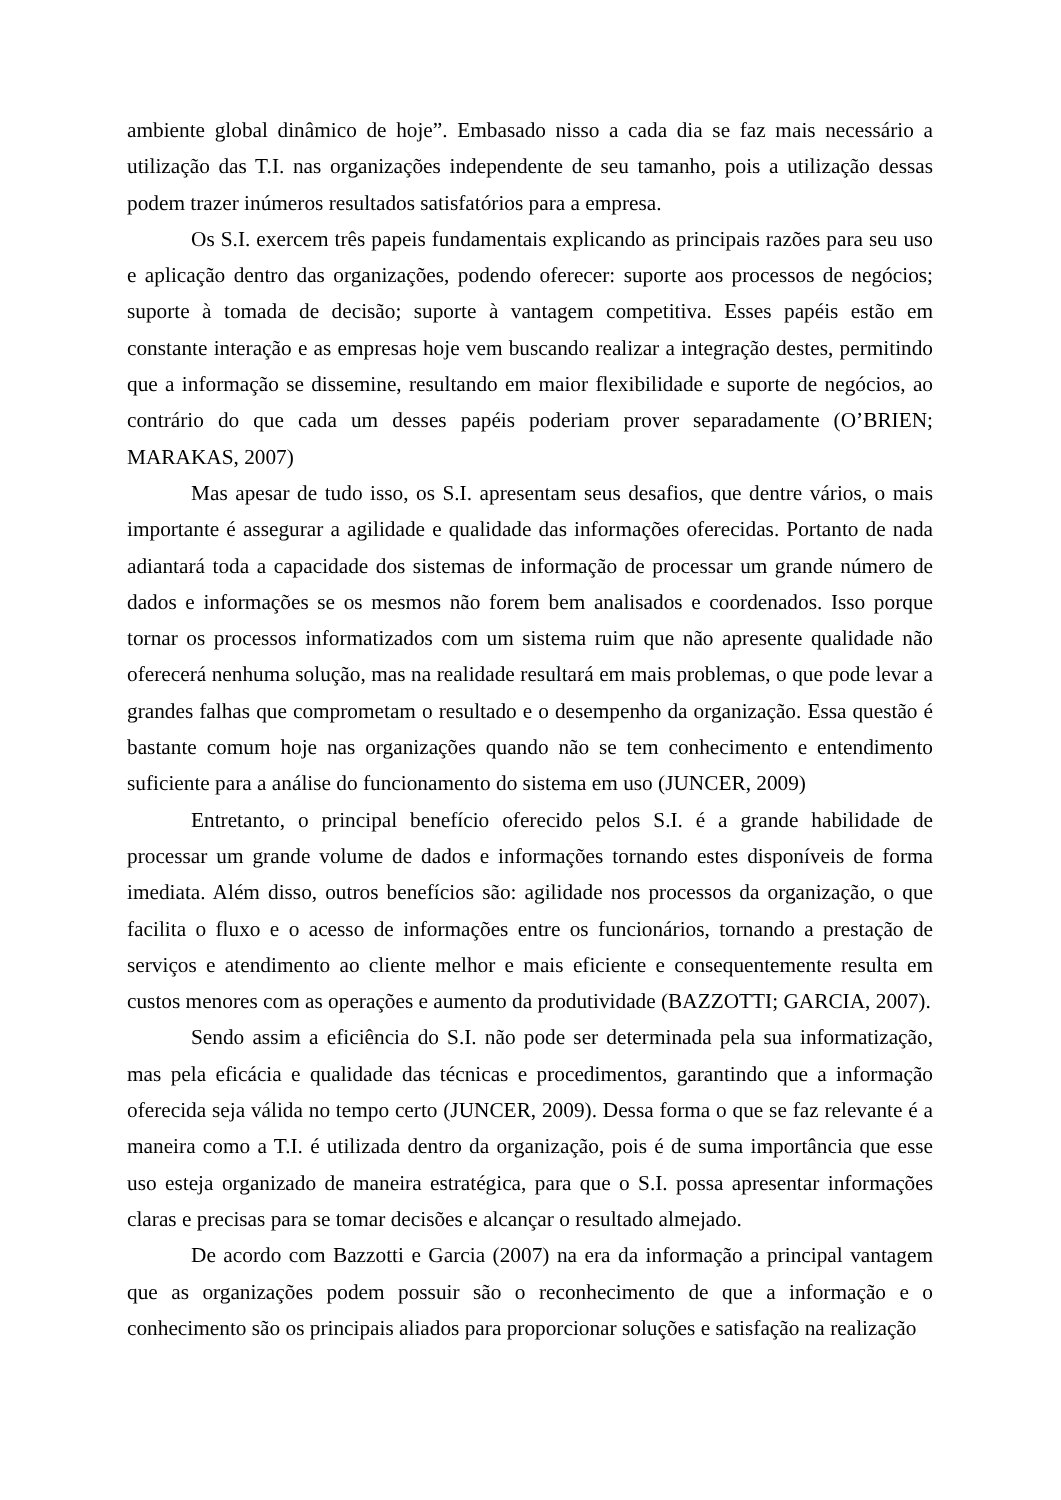ambiente global dinâmico de hoje”. Embasado nisso a cada dia se faz mais necessário a utilização das T.I. nas organizações independente de seu tamanho, pois a utilização dessas podem trazer inúmeros resultados satisfatórios para a empresa.
Os S.I. exercem três papeis fundamentais explicando as principais razões para seu uso e aplicação dentro das organizações, podendo oferecer: suporte aos processos de negócios; suporte à tomada de decisão; suporte à vantagem competitiva. Esses papéis estão em constante interação e as empresas hoje vem buscando realizar a integração destes, permitindo que a informação se dissemine, resultando em maior flexibilidade e suporte de negócios, ao contrário do que cada um desses papéis poderiam prover separadamente (O’BRIEN; MARAKAS, 2007)
Mas apesar de tudo isso, os S.I. apresentam seus desafios, que dentre vários, o mais importante é assegurar a agilidade e qualidade das informações oferecidas. Portanto de nada adiantará toda a capacidade dos sistemas de informação de processar um grande número de dados e informações se os mesmos não forem bem analisados e coordenados. Isso porque tornar os processos informatizados com um sistema ruim que não apresente qualidade não oferecerá nenhuma solução, mas na realidade resultará em mais problemas, o que pode levar a grandes falhas que comprometam o resultado e o desempenho da organização. Essa questão é bastante comum hoje nas organizações quando não se tem conhecimento e entendimento suficiente para a análise do funcionamento do sistema em uso (JUNCER, 2009)
Entretanto, o principal benefício oferecido pelos S.I. é a grande habilidade de processar um grande volume de dados e informações tornando estes disponíveis de forma imediata. Além disso, outros benefícios são: agilidade nos processos da organização, o que facilita o fluxo e o acesso de informações entre os funcionários, tornando a prestação de serviços e atendimento ao cliente melhor e mais eficiente e consequentemente resulta em custos menores com as operações e aumento da produtividade (BAZZOTTI; GARCIA, 2007).
Sendo assim a eficiência do S.I. não pode ser determinada pela sua informatização, mas pela eficácia e qualidade das técnicas e procedimentos, garantindo que a informação oferecida seja válida no tempo certo (JUNCER, 2009). Dessa forma o que se faz relevante é a maneira como a T.I. é utilizada dentro da organização, pois é de suma importância que esse uso esteja organizado de maneira estratégica, para que o S.I. possa apresentar informações claras e precisas para se tomar decisões e alcançar o resultado almejado.
De acordo com Bazzotti e Garcia (2007) na era da informação a principal vantagem que as organizações podem possuir são o reconhecimento de que a informação e o conhecimento são os principais aliados para proporcionar soluções e satisfação na realização